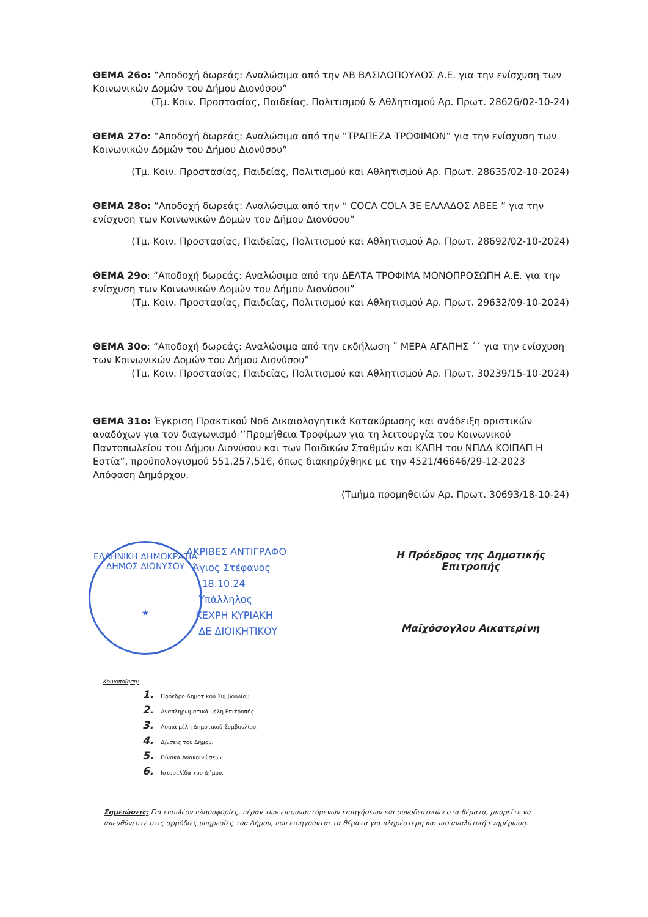ΘΕΜΑ 26ο: “Αποδοχή δωρεάς: Αναλώσιμα από την ΑΒ ΒΑΣΙΛΟΠΟΥΛΟΣ Α.Ε. για την ενίσχυση των Κοινωνικών Δομών του Δήμου Διονύσου”
(Τμ. Κοιν. Προστασίας, Παιδείας, Πολιτισμού & Αθλητισμού Αρ. Πρωτ. 28626/02-10-24)
ΘΕΜΑ 27ο: “Αποδοχή δωρεάς: Αναλώσιμα από την “ΤΡΑΠΕΖΑ ΤΡΟΦΙΜΩΝ” για την ενίσχυση των Κοινωνικών Δομών του Δήμου Διονύσου”
(Τμ. Κοιν. Προστασίας, Παιδείας, Πολιτισμού και Αθλητισμού Αρ. Πρωτ. 28635/02-10-2024)
ΘΕΜΑ 28ο: “Αποδοχή δωρεάς: Αναλώσιμα από την “ COCA COLA 3E ΕΛΛΑΔΟΣ ΑΒΕΕ ” για την ενίσχυση των Κοινωνικών Δομών του Δήμου Διονύσου”
(Τμ. Κοιν. Προστασίας, Παιδείας, Πολιτισμού και Αθλητισμού Αρ. Πρωτ. 28692/02-10-2024)
ΘΕΜΑ 29ο: “Αποδοχή δωρεάς: Αναλώσιμα από την ΔΕΛΤΑ ΤΡΟΦΙΜΑ ΜΟΝΟΠΡΟΣΩΠΗ Α.Ε. για την ενίσχυση των Κοινωνικών Δομών του Δήμου Διονύσου”
(Τμ. Κοιν. Προστασίας, Παιδείας, Πολιτισμού και Αθλητισμού Αρ. Πρωτ. 29632/09-10-2024)
ΘΕΜΑ 30ο: “Αποδοχή δωρεάς: Αναλώσιμα από την εκδήλωση ¨ ΜΕΡΑ ΑΓΑΠΗΣ ΄΄ για την ενίσχυση των Κοινωνικών Δομών του Δήμου Διονύσου”
(Τμ. Κοιν. Προστασίας, Παιδείας, Πολιτισμού και Αθλητισμού Αρ. Πρωτ. 30239/15-10-2024)
ΘΕΜΑ 31ο: Έγκριση Πρακτικού Νο6 Δικαιολογητικά Κατακύρωσης και ανάδειξη οριστικών αναδόχων για τον διαγωνισμό ‘’Προμήθεια Τροφίμων για τη λειτουργία του Κοινωνικού Παντοπωλείου του Δήμου Διονύσου και των Παιδικών Σταθμών και ΚΑΠΗ του ΝΠΔΔ ΚΟΙΠΑΠ Η Εστία”, προϋπολογισμού 551.257,51€, όπως διακηρύχθηκε με την 4521/46646/29-12-2023 Απόφαση Δημάρχου.
(Τμήμα προμηθειών Αρ. Πρωτ. 30693/18-10-24)
ΕΛΛΗΝΙΚΗ ΔΗΜΟΚΡΑΤΙΑ
ΔΗΜΟΣ ΔΙΟΝΥΣΟΥ
★
ΑΚΡΙΒΕΣ ΑΝΤΙΓΡΑΦΟ
Άγιος Στέφανος
18.10.24
Υπάλληλος
ΚΕΧΡΗ ΚΥΡΙΑΚΗ
ΔΕ ΔΙΟΙΚΗΤΙΚΟΥ
Η Πρόεδρος της Δημοτικής Επιτροπής
Μαϊχόσογλου Αικατερίνη
Κοινοποίηση:
1. Πρόεδρο Δημοτικού Συμβουλίου.
2. Αναπληρωματικά μέλη Επιτροπής.
3. Λοιπά μέλη Δημοτικού Συμβουλίου.
4. Δ/νσεις του Δήμου.
5. Πίνακα Ανακοινώσεων.
6. Ιστοσελίδα του Δήμου.
Σημειώσεις: Για επιπλέον πληροφορίες, πέραν των επισυναπτόμενων εισηγήσεων και συνοδευτικών στα θέματα, μπορείτε να απευθύνεστε στις αρμόδιες υπηρεσίες του Δήμου, που εισηγούνται τα θέματα για πληρέστερη και πιο αναλυτική ενημέρωση.